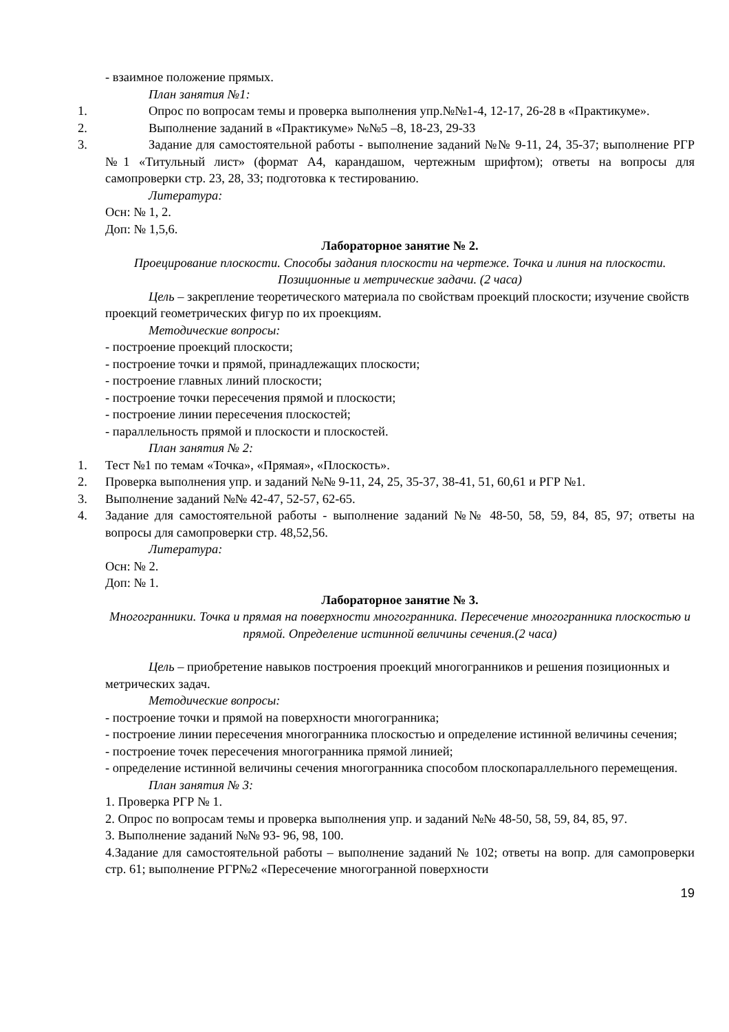- взаимное положение прямых.
План занятия №1:
1. Опрос по вопросам темы и проверка выполнения упр.№№1-4, 12-17, 26-28 в «Практикуме».
2. Выполнение заданий в «Практикуме» №№5 –8, 18-23, 29-33
3. Задание для самостоятельной работы - выполнение заданий №№ 9-11, 24, 35-37; выполнение РГР №1 «Титульный лист» (формат А4, карандашом, чертежным шрифтом); ответы на вопросы для самопроверки стр. 23, 28, 33; подготовка к тестированию.
Литература:
Осн: № 1, 2.
Доп: № 1,5,6.
Лабораторное занятие № 2.
Проецирование плоскости. Способы задания плоскости на чертеже. Точка и линия на плоскости. Позиционные и метрические задачи. (2 часа)
Цель – закрепление теоретического материала по свойствам проекций плоскости; изучение свойств проекций геометрических фигур по их проекциям.
Методические вопросы:
- построение проекций плоскости;
- построение точки и прямой, принадлежащих плоскости;
- построение главных линий плоскости;
- построение точки пересечения прямой и плоскости;
- построение линии пересечения плоскостей;
- параллельность прямой и плоскости и плоскостей.
План занятия № 2:
1. Тест №1 по темам «Точка», «Прямая», «Плоскость».
2. Проверка выполнения упр. и заданий №№ 9-11, 24, 25, 35-37, 38-41, 51, 60,61 и РГР №1.
3. Выполнение заданий №№ 42-47, 52-57, 62-65.
4. Задание для самостоятельной работы - выполнение заданий №№ 48-50, 58, 59, 84, 85, 97; ответы на вопросы для самопроверки стр. 48,52,56.
Литература:
Осн: № 2.
Доп: № 1.
Лабораторное занятие № 3.
Многогранники. Точка и прямая на поверхности многогранника. Пересечение многогранника плоскостью и прямой. Определение истинной величины сечения.(2 часа)
Цель – приобретение навыков построения проекций многогранников и решения позиционных и метрических задач.
Методические вопросы:
- построение точки и прямой на поверхности многогранника;
- построение линии пересечения многогранника плоскостью и определение истинной величины сечения;
- построение точек пересечения многогранника прямой линией;
- определение истинной величины сечения многогранника способом плоскопараллельного перемещения.
План занятия № 3:
1. Проверка РГР № 1.
2. Опрос по вопросам темы и проверка выполнения упр. и заданий №№ 48-50, 58, 59, 84, 85, 97.
3. Выполнение заданий №№ 93- 96, 98, 100.
4.Задание для самостоятельной работы – выполнение заданий № 102; ответы на вопр. для самопроверки стр. 61; выполнение РГР№2 «Пересечение многогранной поверхности
19